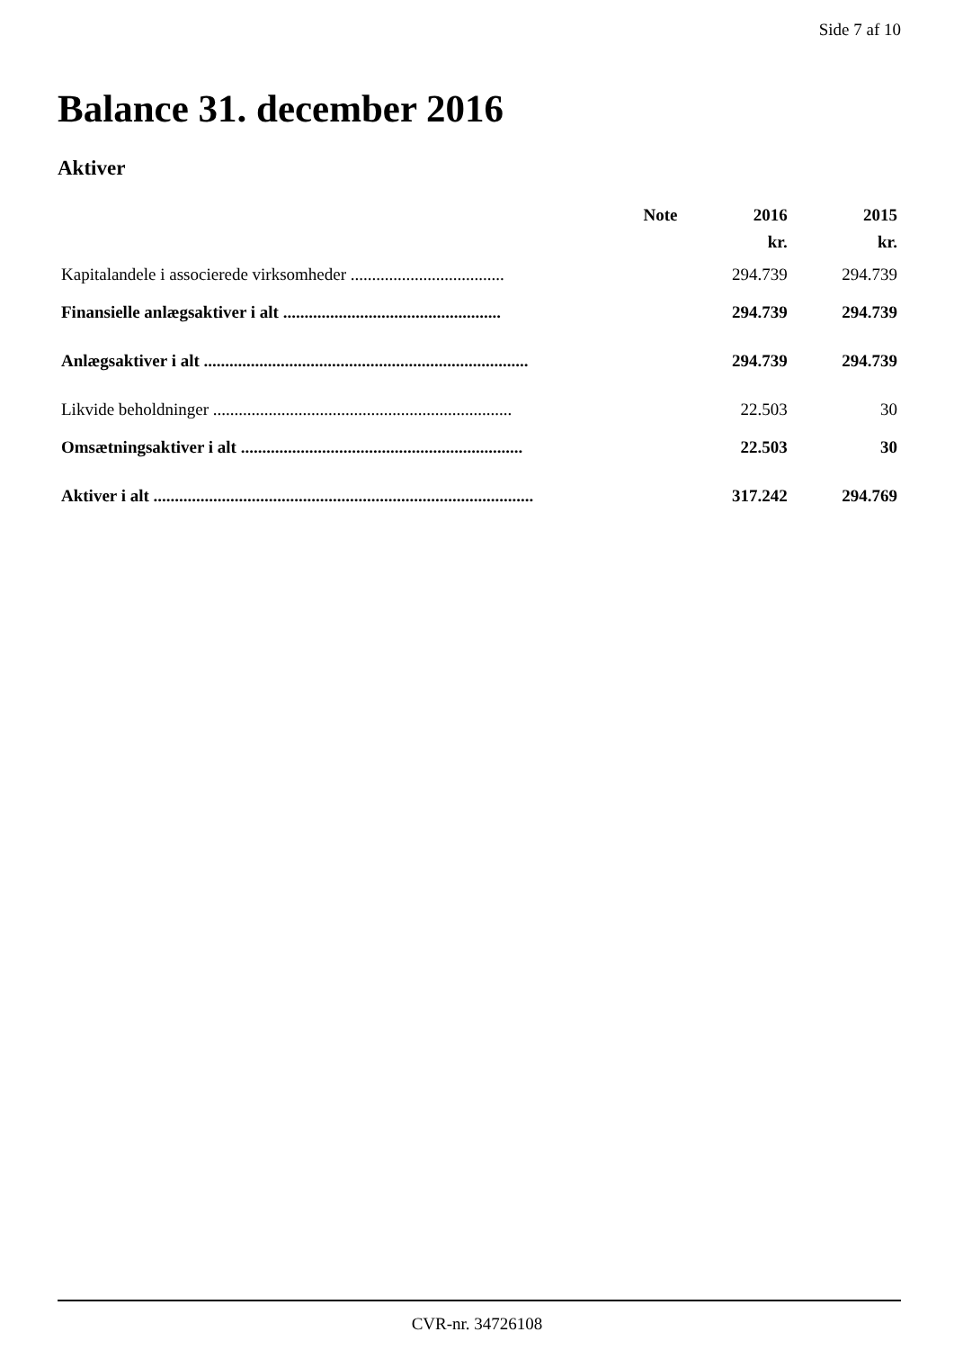Side 7 af 10
Balance 31. december 2016
Aktiver
| | Note | 2016 | 2015 |
| --- | --- | --- | --- |
| | | kr. | kr. |
| Kapitalandele i associerede virksomheder .................................... | | 294.739 | 294.739 |
| Finansielle anlægsaktiver i alt ................................................... | | 294.739 | 294.739 |
| Anlægsaktiver i alt ............................................................................ | | 294.739 | 294.739 |
| Likvide beholdninger ...................................................................... | | 22.503 | 30 |
| Omsætningsaktiver i alt .................................................................. | | 22.503 | 30 |
| Aktiver i alt ......................................................................................... | | 317.242 | 294.769 |
CVR-nr. 34726108